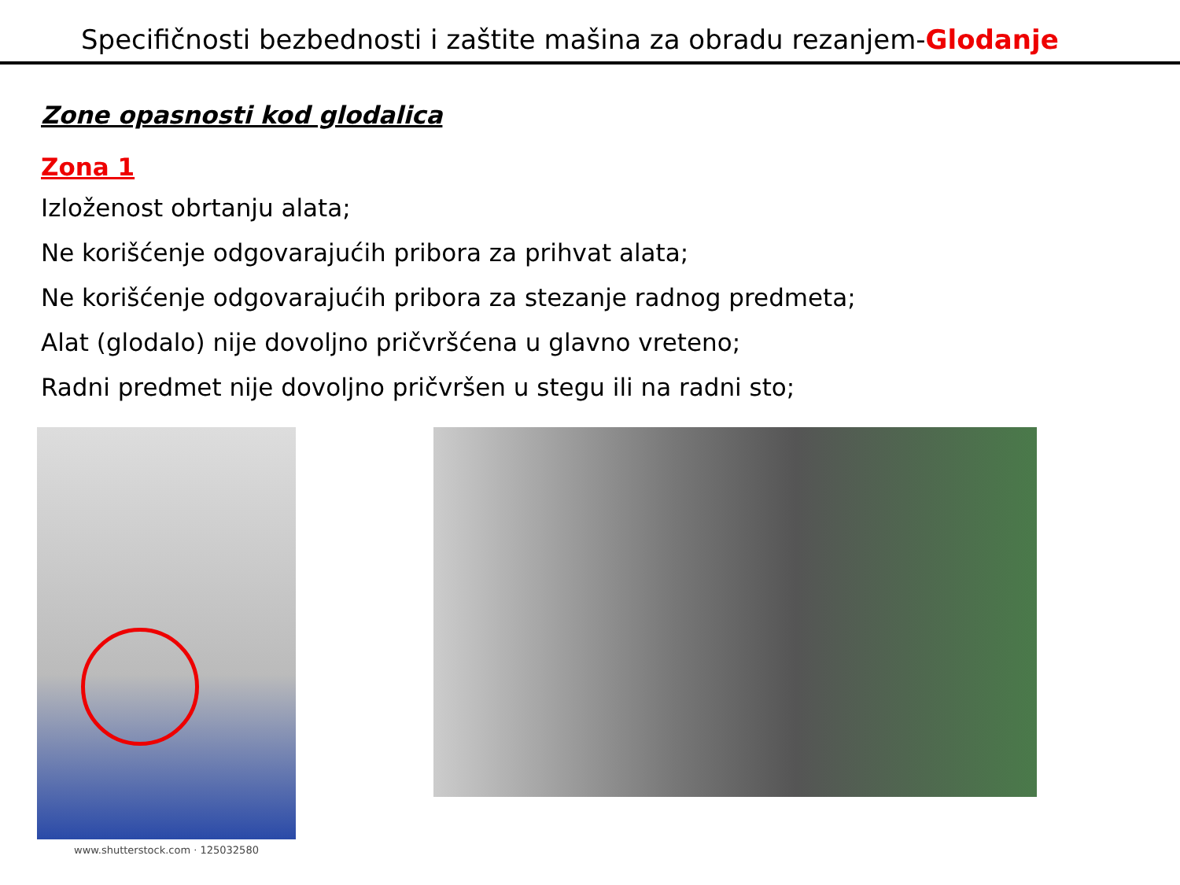Specifičnosti bezbednosti i zaštite mašina za obradu rezanjem-Glodanje
Zone opasnosti kod glodalica
Zona 1
Izloženost obrtanju alata;
Ne korišćenje odgovarajućih pribora za prihvat alata;
Ne korišćenje odgovarajućih pribora za stezanje radnog predmeta;
Alat (glodalo) nije dovoljno pričvršćena u glavno vreteno;
Radni predmet nije dovoljno pričvršen u stegu ili na radni sto;
www.shutterstock.com · 125032580